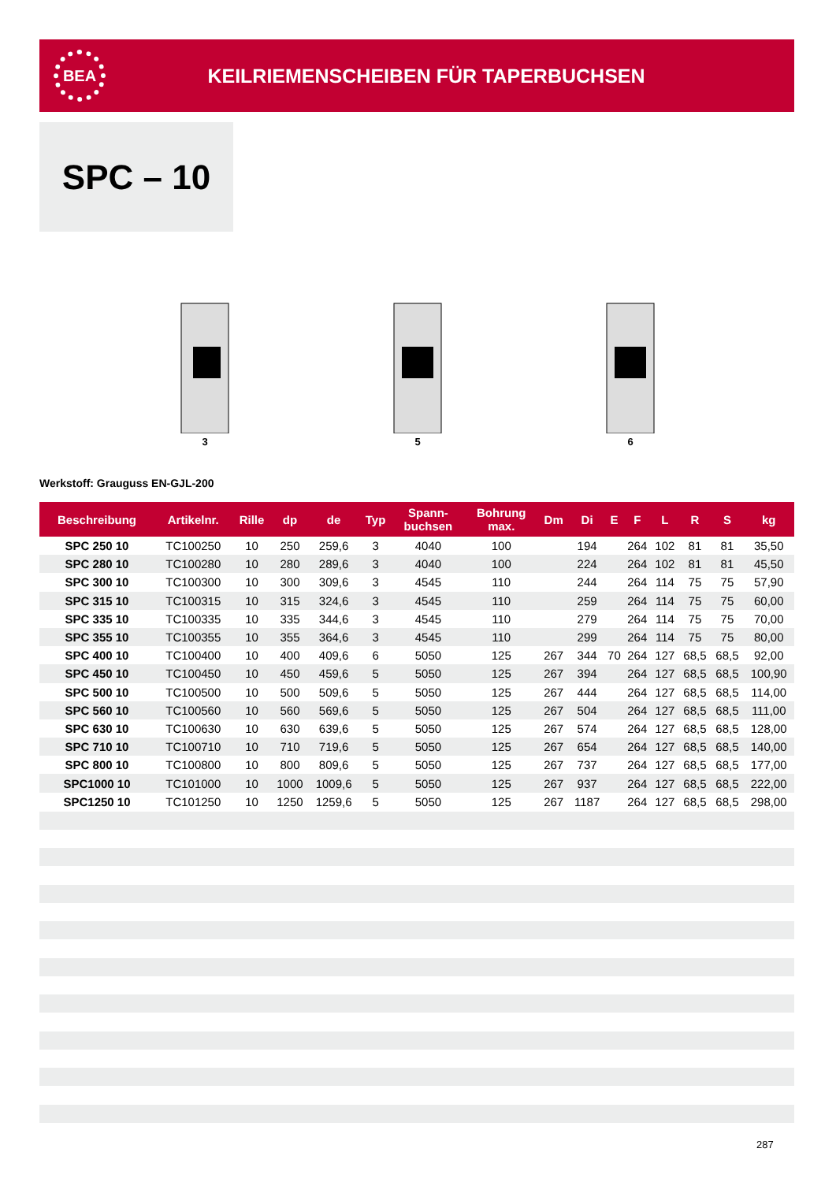BEA
KEILRIEMENSCHEIBEN FÜR TAPERBUCHSEN
SPC – 10
3
5
6
Werkstoff: Grauguss EN-GJL-200
| Beschreibung | Artikelnr. | Rille | dp | de | Typ | Spann- buchsen | Bohrung max. | Dm | Di | E | F | L | R | S | kg |
| --- | --- | --- | --- | --- | --- | --- | --- | --- | --- | --- | --- | --- | --- | --- | --- |
| SPC 250 10 | TC100250 | 10 | 250 | 259,6 | 3 | 4040 | 100 | | 194 | | 264 | 102 | 81 | 81 | 35,50 |
| SPC 280 10 | TC100280 | 10 | 280 | 289,6 | 3 | 4040 | 100 | | 224 | | 264 | 102 | 81 | 81 | 45,50 |
| SPC 300 10 | TC100300 | 10 | 300 | 309,6 | 3 | 4545 | 110 | | 244 | | 264 | 114 | 75 | 75 | 57,90 |
| SPC 315 10 | TC100315 | 10 | 315 | 324,6 | 3 | 4545 | 110 | | 259 | | 264 | 114 | 75 | 75 | 60,00 |
| SPC 335 10 | TC100335 | 10 | 335 | 344,6 | 3 | 4545 | 110 | | 279 | | 264 | 114 | 75 | 75 | 70,00 |
| SPC 355 10 | TC100355 | 10 | 355 | 364,6 | 3 | 4545 | 110 | | 299 | | 264 | 114 | 75 | 75 | 80,00 |
| SPC 400 10 | TC100400 | 10 | 400 | 409,6 | 6 | 5050 | 125 | 267 | 344 | 70 | 264 | 127 | 68,5 | 68,5 | 92,00 |
| SPC 450 10 | TC100450 | 10 | 450 | 459,6 | 5 | 5050 | 125 | 267 | 394 | | 264 | 127 | 68,5 | 68,5 | 100,90 |
| SPC 500 10 | TC100500 | 10 | 500 | 509,6 | 5 | 5050 | 125 | 267 | 444 | | 264 | 127 | 68,5 | 68,5 | 114,00 |
| SPC 560 10 | TC100560 | 10 | 560 | 569,6 | 5 | 5050 | 125 | 267 | 504 | | 264 | 127 | 68,5 | 68,5 | 111,00 |
| SPC 630 10 | TC100630 | 10 | 630 | 639,6 | 5 | 5050 | 125 | 267 | 574 | | 264 | 127 | 68,5 | 68,5 | 128,00 |
| SPC 710 10 | TC100710 | 10 | 710 | 719,6 | 5 | 5050 | 125 | 267 | 654 | | 264 | 127 | 68,5 | 68,5 | 140,00 |
| SPC 800 10 | TC100800 | 10 | 800 | 809,6 | 5 | 5050 | 125 | 267 | 737 | | 264 | 127 | 68,5 | 68,5 | 177,00 |
| SPC1000 10 | TC101000 | 10 | 1000 | 1009,6 | 5 | 5050 | 125 | 267 | 937 | | 264 | 127 | 68,5 | 68,5 | 222,00 |
| SPC1250 10 | TC101250 | 10 | 1250 | 1259,6 | 5 | 5050 | 125 | 267 | 1187 | | 264 | 127 | 68,5 | 68,5 | 298,00 |
287